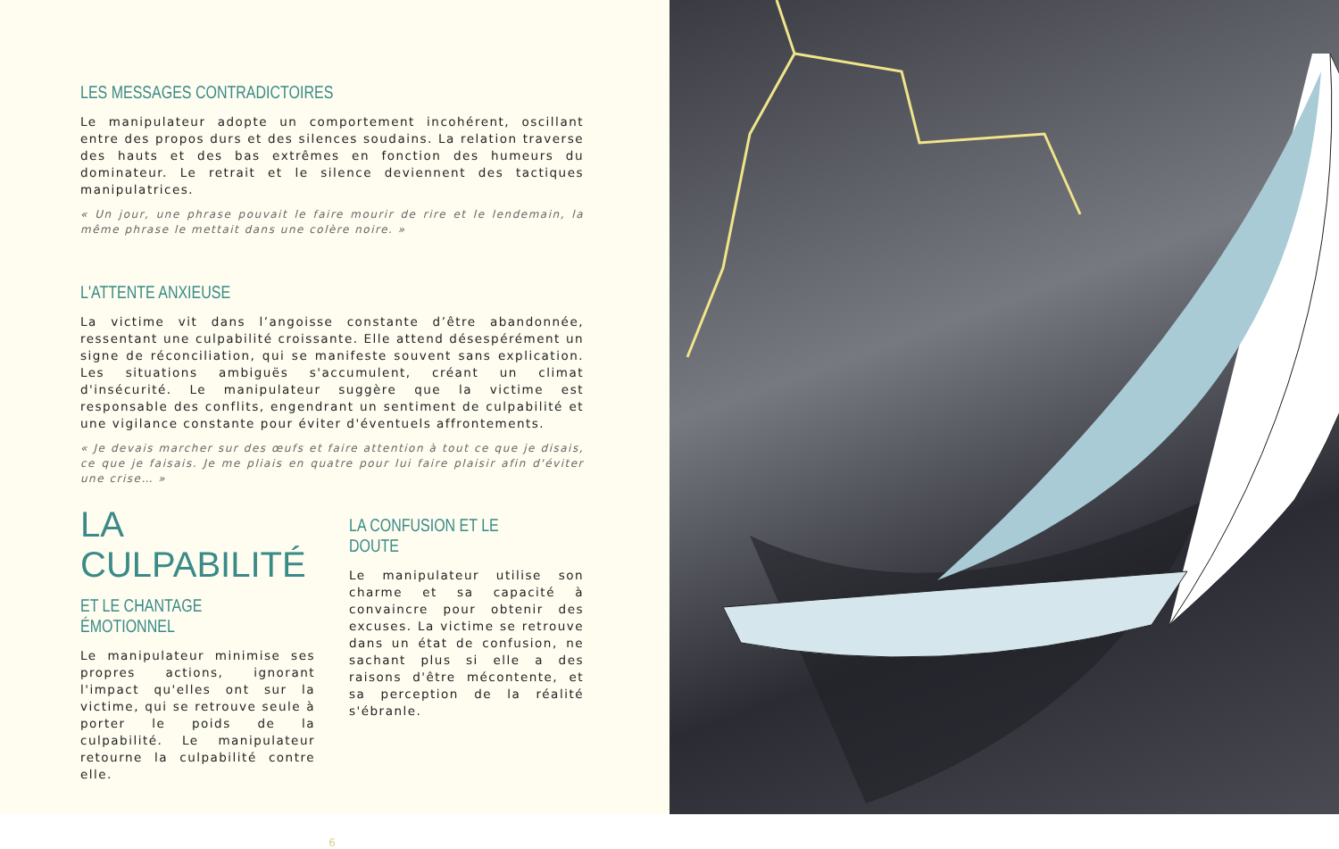LES MESSAGES CONTRADICTOIRES
Le manipulateur adopte un comportement incohérent, oscillant entre des propos durs et des silences soudains. La relation traverse des hauts et des bas extrêmes en fonction des humeurs du dominateur. Le retrait et le silence deviennent des tactiques manipulatrices.
« Un jour, une phrase pouvait le faire mourir de rire et le lendemain, la même phrase le mettait dans une colère noire. »
L'ATTENTE ANXIEUSE
La victime vit dans l’angoisse constante d’être abandonnée, ressentant une culpabilité croissante. Elle attend désespérément un signe de réconciliation, qui se manifeste souvent sans explication. Les situations ambiguës s'accumulent, créant un climat d'insécurité. Le manipulateur suggère que la victime est responsable des conflits, engendrant un sentiment de culpabilité et une vigilance constante pour éviter d'éventuels affrontements.
« Je devais marcher sur des œufs et faire attention à tout ce que je disais, ce que je faisais. Je me pliais en quatre pour lui faire plaisir afin d'éviter une crise… »
LA CULPABILITÉ
ET LE CHANTAGE ÉMOTIONNEL
Le manipulateur minimise ses propres actions, ignorant l'impact qu'elles ont sur la victime, qui se retrouve seule à porter le poids de la culpabilité. Le manipulateur retourne la culpabilité contre elle.
LA CONFUSION ET LE DOUTE
Le manipulateur utilise son charme et sa capacité à convaincre pour obtenir des excuses. La victime se retrouve dans un état de confusion, ne sachant plus si elle a des raisons d'être mécontente, et sa perception de la réalité s'ébranle.
6